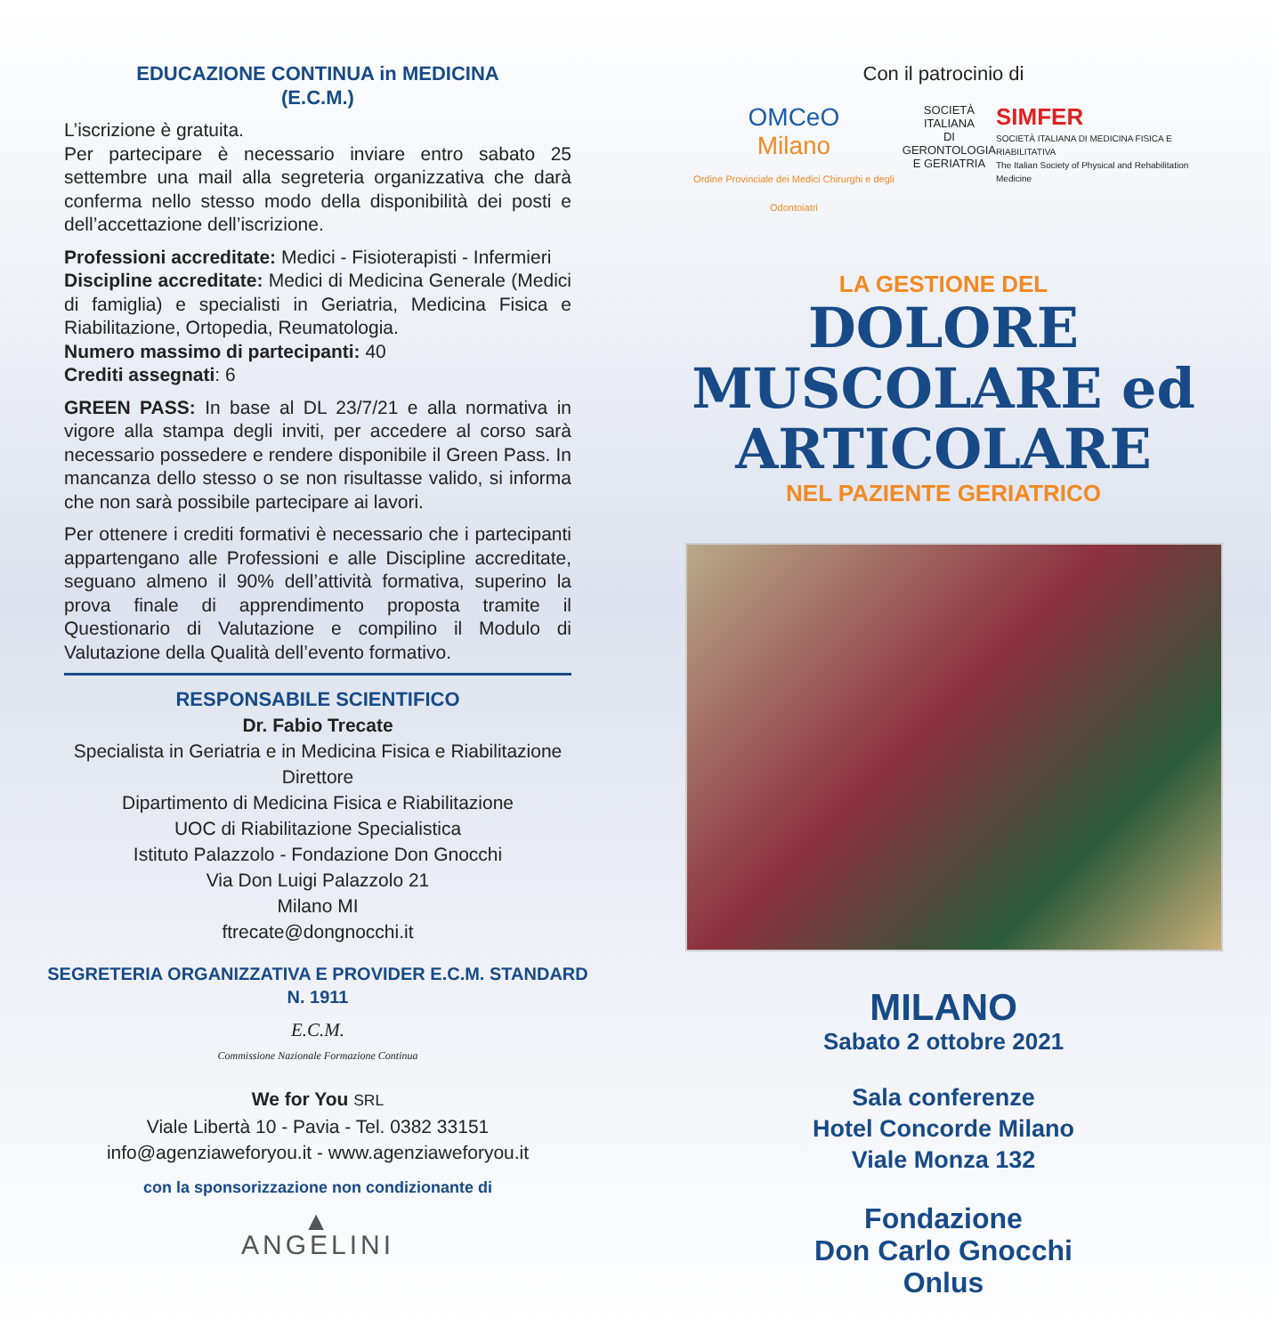EDUCAZIONE CONTINUA in MEDICINA
(E.C.M.)
L’iscrizione è gratuita.
Per partecipare è necessario inviare entro sabato 25 settembre una mail alla segreteria organizzativa che darà conferma nello stesso modo della disponibilità dei posti e dell’accettazione dell’iscrizione.
Professioni accreditate: Medici - Fisioterapisti - Infermieri
Discipline accreditate: Medici di Medicina Generale (Medici di famiglia) e specialisti in Geriatria, Medicina Fisica e Riabilitazione, Ortopedia, Reumatologia.
Numero massimo di partecipanti: 40
Crediti assegnati: 6
GREEN PASS: In base al DL 23/7/21 e alla normativa in vigore alla stampa degli inviti, per accedere al corso sarà necessario possedere e rendere disponibile il Green Pass. In mancanza dello stesso o se non risultasse valido, si informa che non sarà possibile partecipare ai lavori.
Per ottenere i crediti formativi è necessario che i partecipanti appartengano alle Professioni e alle Discipline accreditate, seguano almeno il 90% dell’attività formativa, superino la prova finale di apprendimento proposta tramite il Questionario di Valutazione e compilino il Modulo di Valutazione della Qualità dell’evento formativo.
RESPONSABILE SCIENTIFICO
Dr. Fabio Trecate
Specialista in Geriatria e in Medicina Fisica e Riabilitazione
Direttore
Dipartimento di Medicina Fisica e Riabilitazione
UOC di Riabilitazione Specialistica
Istituto Palazzolo - Fondazione Don Gnocchi
Via Don Luigi Palazzolo 21
Milano MI
ftrecate@dongnocchi.it
SEGRETERIA ORGANIZZATIVA E PROVIDER E.C.M. STANDARD N. 1911
E.C.M.
Commissione Nazionale Formazione Continua
We for You SRL
Viale Libertà 10 - Pavia - Tel. 0382 33151
info@agenziaweforyou.it - www.agenziaweforyou.it
con la sponsorizzazione non condizionante di
▲
ANGELINI
Con il patrocinio di
OMCeO
Milano
Ordine Provinciale dei Medici Chirurghi e degli Odontoiatri
SOCIETÀ ITALIANA
DI GERONTOLOGIA
E GERIATRIA
SIMFER
SOCIETÀ ITALIANA DI MEDICINA FISICA E RIABILITATIVA
The Italian Society of Physical and Rehabilitation Medicine
LA GESTIONE DEL
DOLORE
MUSCOLARE ed
ARTICOLARE
NEL PAZIENTE GERIATRICO
MILANO
Sabato 2 ottobre 2021
Sala conferenze
Hotel Concorde Milano
Viale Monza 132
Fondazione
Don Carlo Gnocchi
Onlus